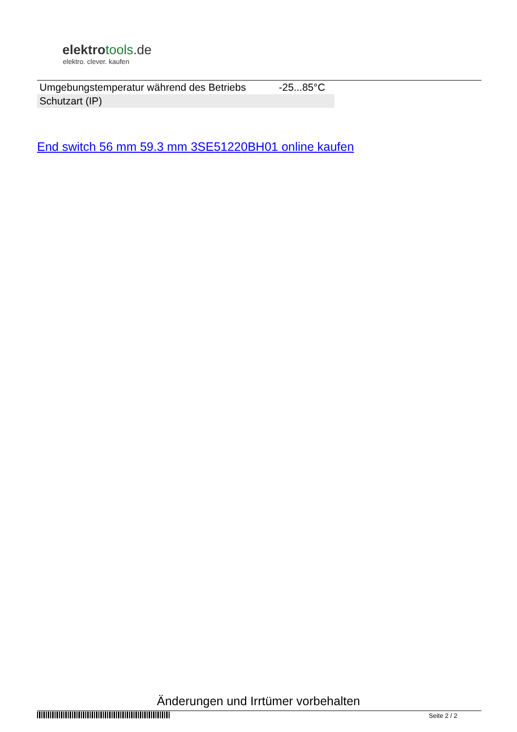elektrotools.de
elektro. clever. kaufen
| Umgebungstemperatur während des Betriebs | -25...85°C |
| Schutzart (IP) | |
End switch 56 mm 59.3 mm 3SE51220BH01 online kaufen
Änderungen und Irrtümer vorbehalten
Seite 2 / 2